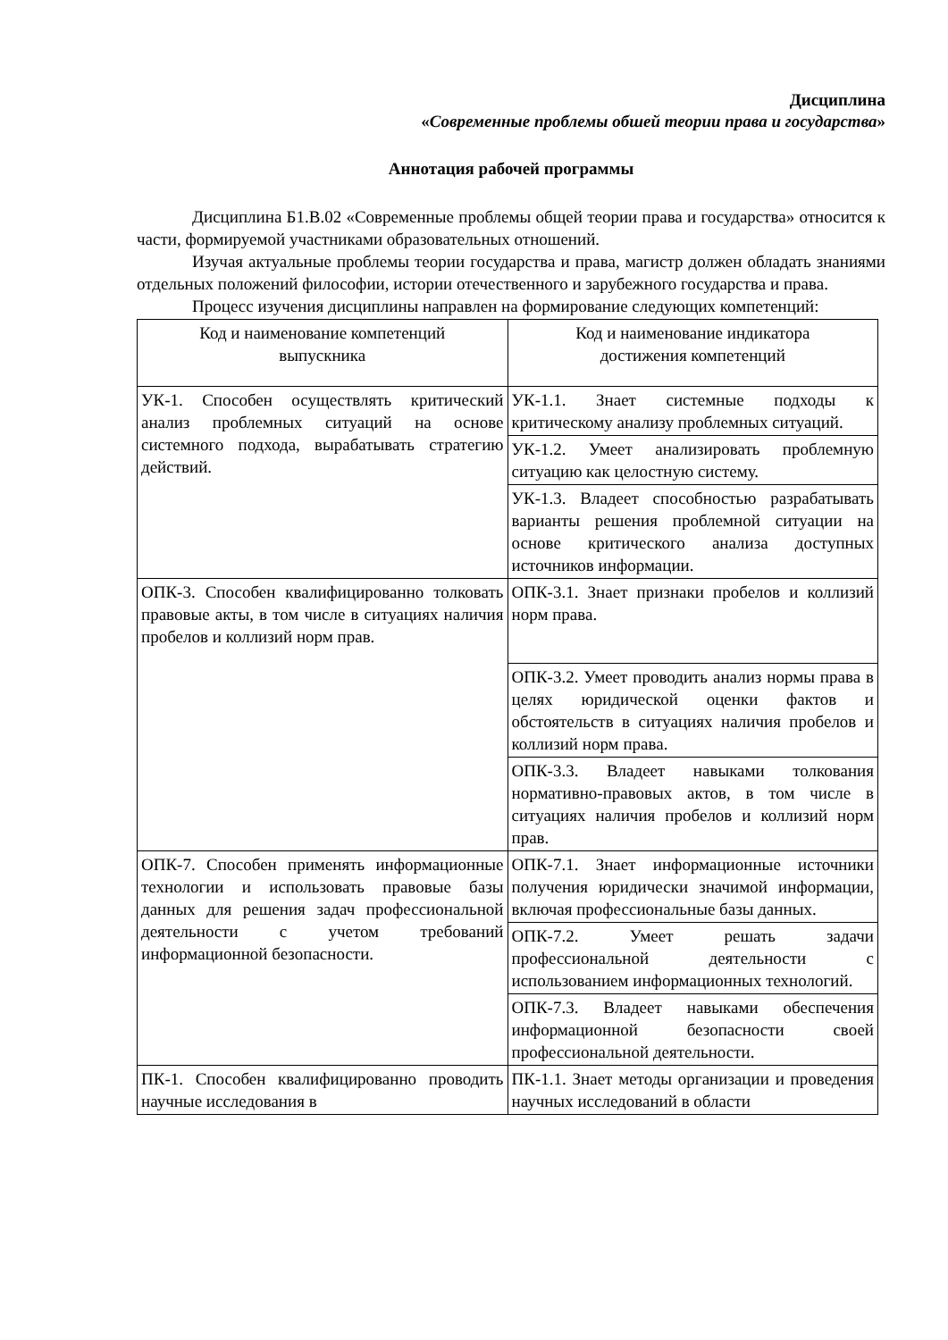Дисциплина
«Современные проблемы обшей теории права и государства»
Аннотация рабочей программы
Дисциплина Б1.В.02 «Современные проблемы общей теории права и государства» относится к части, формируемой участниками образовательных отношений.
Изучая актуальные проблемы теории государства и права, магистр должен обладать знаниями отдельных положений философии, истории отечественного и зарубежного государства и права.
Процесс изучения дисциплины направлен на формирование следующих компетенций:
| Код и наименование компетенций выпускника | Код и наименование индикатора достижения компетенций |
| --- | --- |
| УК-1. Способен осуществлять критический анализ проблемных ситуаций на основе системного подхода, вырабатывать стратегию действий. | УК-1.1. Знает системные подходы к критическому анализу проблемных ситуаций. |
| | УК-1.2. Умеет анализировать проблемную ситуацию как целостную систему. |
| | УК-1.3. Владеет способностью разрабатывать варианты решения проблемной ситуации на основе критического анализа доступных источников информации. |
| ОПК-3. Способен квалифицированно толковать правовые акты, в том числе в ситуациях наличия пробелов и коллизий норм прав. | ОПК-3.1. Знает признаки пробелов и коллизий норм права. |
| | ОПК-3.2. Умеет проводить анализ нормы права в целях юридической оценки фактов и обстоятельств в ситуациях наличия пробелов и коллизий норм права. |
| | ОПК-3.3. Владеет навыками толкования нормативно-правовых актов, в том числе в ситуациях наличия пробелов и коллизий норм прав. |
| ОПК-7. Способен применять информационные технологии и использовать правовые базы данных для решения задач профессиональной деятельности с учетом требований информационной безопасности. | ОПК-7.1. Знает информационные источники получения юридически значимой информации, включая профессиональные базы данных. |
| | ОПК-7.2. Умеет решать задачи профессиональной деятельности с использованием информационных технологий. |
| | ОПК-7.3. Владеет навыками обеспечения информационной безопасности своей профессиональной деятельности. |
| ПК-1. Способен квалифицированно проводить научные исследования в | ПК-1.1. Знает методы организации и проведения научных исследований в области |